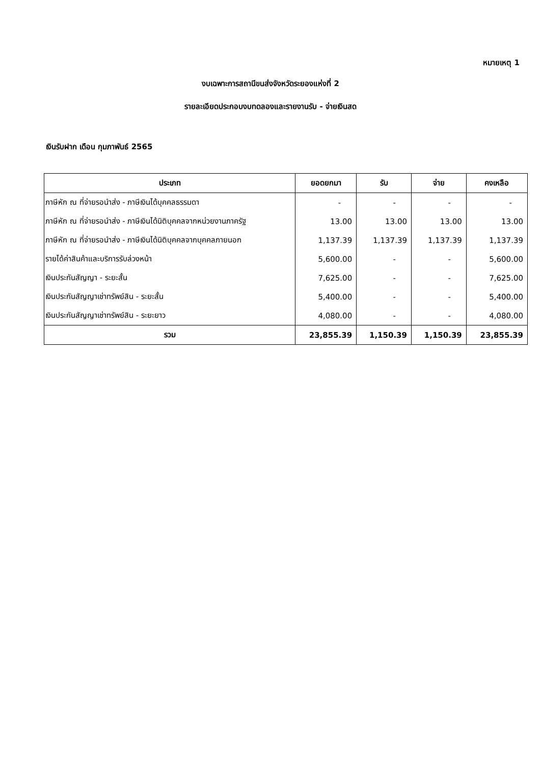หมายเหตุ 1
งบเฉพาะการสถานีขนส่งจังหวัดระยองแห่งที่ 2
รายละเอียดประกอบงบทดลองและรายงานรับ - จ่ายเงินสด
เงินรับฝาก เดือน กุมภาพันธ์ 2565
| ประเภท | ยอดยกมา | รับ | จ่าย | คงเหลือ |
| --- | --- | --- | --- | --- |
| ภาษีหัก ณ ที่จ่ายรอนำส่ง - ภาษีเงินได้บุคคลธรรมดา | - | - | - | - |
| ภาษีหัก ณ ที่จ่ายรอนำส่ง - ภาษีเงินได้นิติบุคคลจากหน่วยงานภาครัฐ | 13.00 | 13.00 | 13.00 | 13.00 |
| ภาษีหัก ณ ที่จ่ายรอนำส่ง - ภาษีเงินได้นิติบุคคลจากบุคคลภายนอก | 1,137.39 | 1,137.39 | 1,137.39 | 1,137.39 |
| รายได้ค่าสินค้าและบริการรับล่วงหน้า | 5,600.00 | - | - | 5,600.00 |
| เงินประกันสัญญา - ระยะสั้น | 7,625.00 | - | - | 7,625.00 |
| เงินประกันสัญญาเช่าทรัพย์สิน - ระยะสั้น | 5,400.00 | - | - | 5,400.00 |
| เงินประกันสัญญาเช่าทรัพย์สิน - ระยะยาว | 4,080.00 | - | - | 4,080.00 |
| รวม | 23,855.39 | 1,150.39 | 1,150.39 | 23,855.39 |